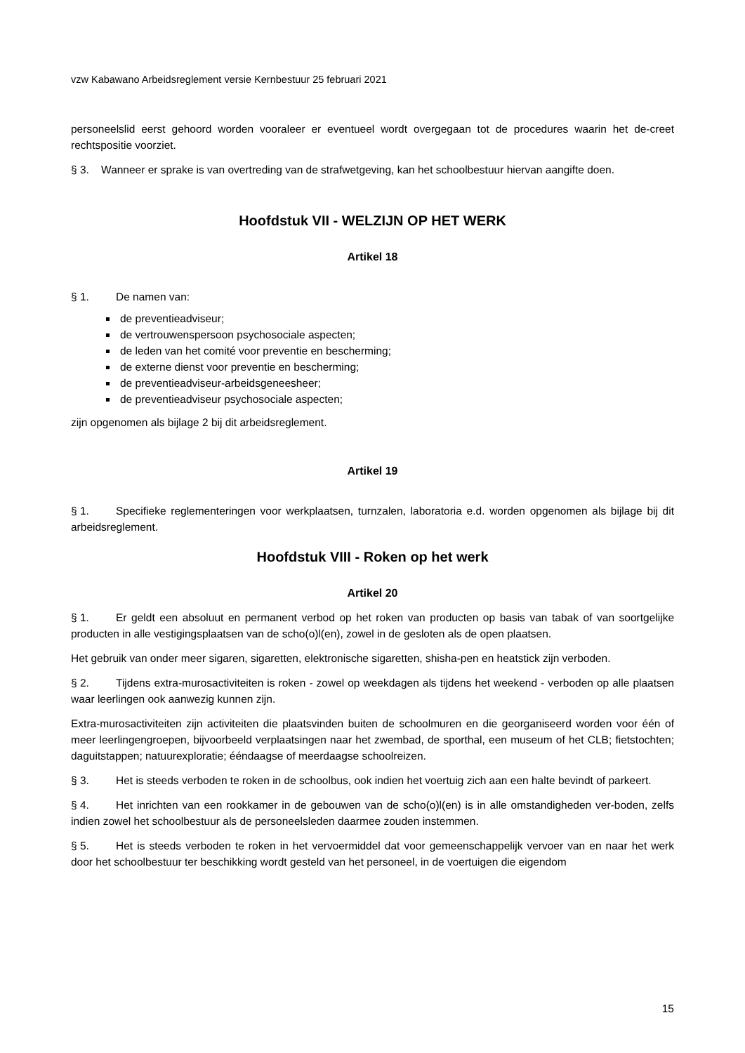vzw Kabawano Arbeidsreglement versie Kernbestuur 25 februari 2021
personeelslid eerst gehoord worden vooraleer er eventueel wordt overgegaan tot de procedures waarin het de-creet rechtspositie voorziet.
§ 3. Wanneer er sprake is van overtreding van de strafwetgeving, kan het schoolbestuur hiervan aangifte doen.
Hoofdstuk VII - WELZIJN OP HET WERK
Artikel 18
§ 1. De namen van:
de preventieadviseur;
de vertrouwenspersoon psychosociale aspecten;
de leden van het comité voor preventie en bescherming;
de externe dienst voor preventie en bescherming;
de preventieadviseur-arbeidsgeneesheer;
de preventieadviseur psychosociale aspecten;
zijn opgenomen als bijlage 2 bij dit arbeidsreglement.
Artikel 19
§ 1. Specifieke reglementeringen voor werkplaatsen, turnzalen, laboratoria e.d. worden opgenomen als bijlage bij dit arbeidsreglement.
Hoofdstuk VIII - Roken op het werk
Artikel 20
§ 1. Er geldt een absoluut en permanent verbod op het roken van producten op basis van tabak of van soortgelijke producten in alle vestigingsplaatsen van de scho(o)l(en), zowel in de gesloten als de open plaatsen.
Het gebruik van onder meer sigaren, sigaretten, elektronische sigaretten, shisha-pen en heatstick zijn verboden.
§ 2. Tijdens extra-murosactiviteiten is roken - zowel op weekdagen als tijdens het weekend - verboden op alle plaatsen waar leerlingen ook aanwezig kunnen zijn.
Extra-murosactiviteiten zijn activiteiten die plaatsvinden buiten de schoolmuren en die georganiseerd worden voor één of meer leerlingengroepen, bijvoorbeeld verplaatsingen naar het zwembad, de sporthal, een museum of het CLB; fietstochten; daguitstappen; natuurexploratie; ééndaagse of meerdaagse schoolreizen.
§ 3. Het is steeds verboden te roken in de schoolbus, ook indien het voertuig zich aan een halte bevindt of parkeert.
§ 4. Het inrichten van een rookkamer in de gebouwen van de scho(o)l(en) is in alle omstandigheden ver-boden, zelfs indien zowel het schoolbestuur als de personeelsleden daarmee zouden instemmen.
§ 5. Het is steeds verboden te roken in het vervoermiddel dat voor gemeenschappelijk vervoer van en naar het werk door het schoolbestuur ter beschikking wordt gesteld van het personeel, in de voertuigen die eigendom
15